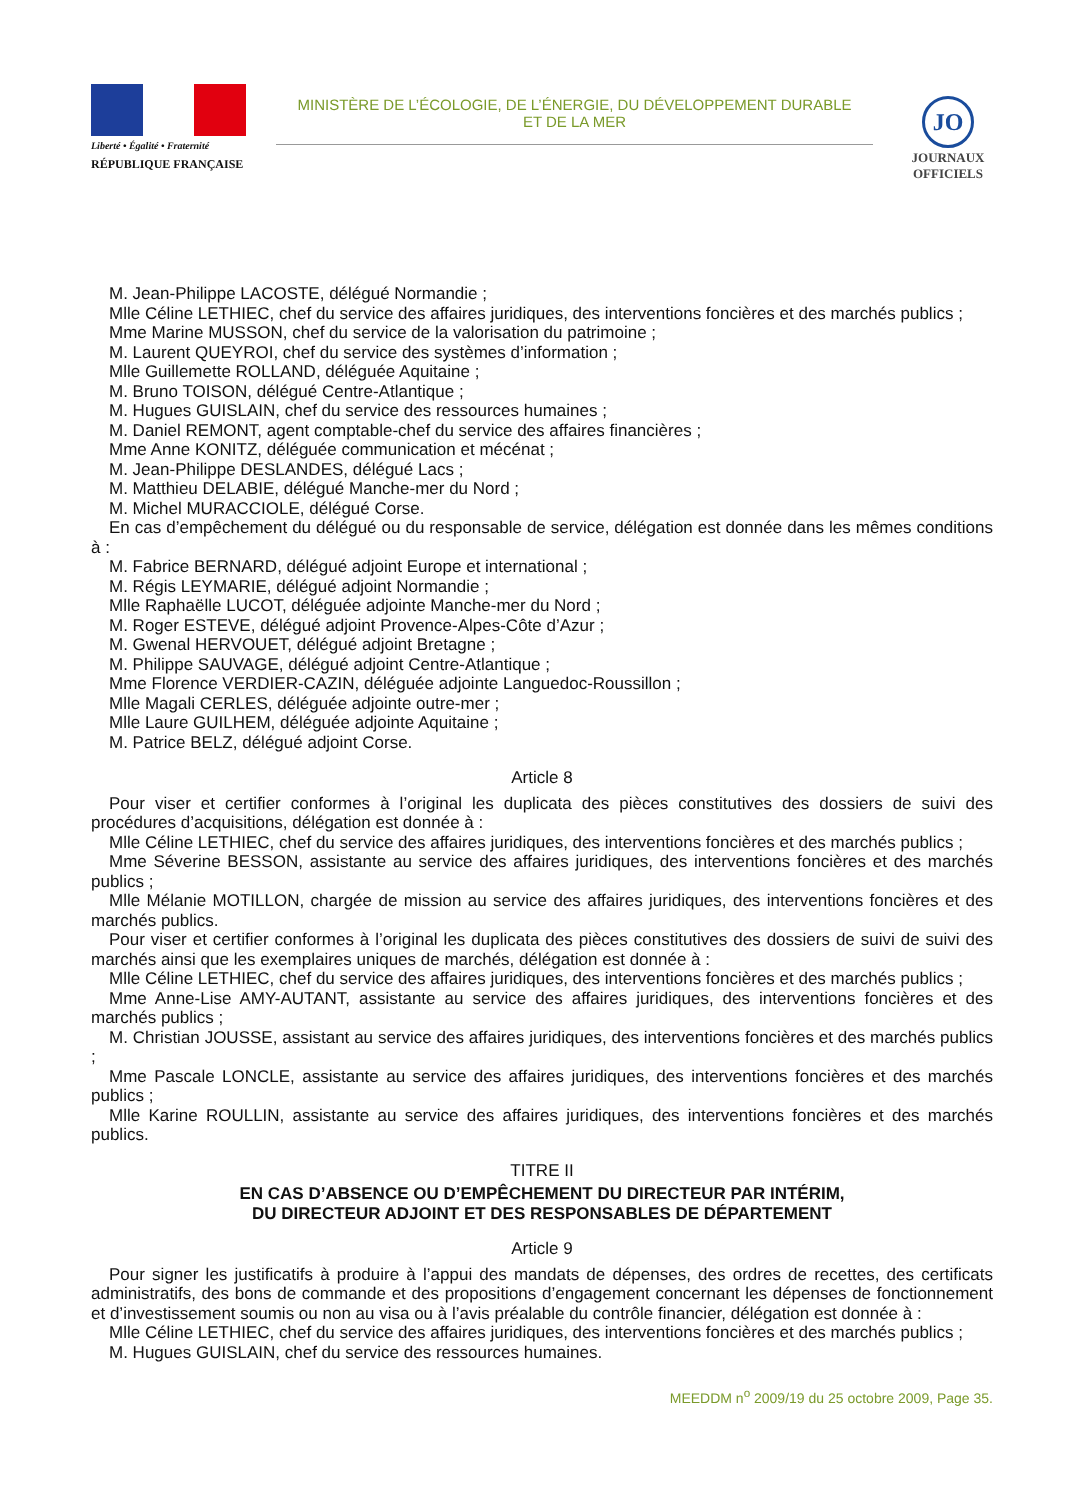Liberté • Égalité • Fraternité
RÉPUBLIQUE FRANÇAISE
MINISTÈRE DE L’ÉCOLOGIE, DE L’ÉNERGIE, DU DÉVELOPPEMENT DURABLE
ET DE LA MER
JO
JOURNAUX
OFFICIELS
M. Jean-Philippe LACOSTE, délégué Normandie ;
Mlle Céline LETHIEC, chef du service des affaires juridiques, des interventions foncières et des marchés publics ;
Mme Marine MUSSON, chef du service de la valorisation du patrimoine ;
M. Laurent QUEYROI, chef du service des systèmes d’information ;
Mlle Guillemette ROLLAND, déléguée Aquitaine ;
M. Bruno TOISON, délégué Centre-Atlantique ;
M. Hugues GUISLAIN, chef du service des ressources humaines ;
M. Daniel REMONT, agent comptable-chef du service des affaires financières ;
Mme Anne KONITZ, déléguée communication et mécénat ;
M. Jean-Philippe DESLANDES, délégué Lacs ;
M. Matthieu DELABIE, délégué Manche-mer du Nord ;
M. Michel MURACCIOLE, délégué Corse.
En cas d’empêchement du délégué ou du responsable de service, délégation est donnée dans les mêmes conditions à :
M. Fabrice BERNARD, délégué adjoint Europe et international ;
M. Régis LEYMARIE, délégué adjoint Normandie ;
Mlle Raphaëlle LUCOT, déléguée adjointe Manche-mer du Nord ;
M. Roger ESTEVE, délégué adjoint Provence-Alpes-Côte d’Azur ;
M. Gwenal HERVOUET, délégué adjoint Bretagne ;
M. Philippe SAUVAGE, délégué adjoint Centre-Atlantique ;
Mme Florence VERDIER-CAZIN, déléguée adjointe Languedoc-Roussillon ;
Mlle Magali CERLES, déléguée adjointe outre-mer ;
Mlle Laure GUILHEM, déléguée adjointe Aquitaine ;
M. Patrice BELZ, délégué adjoint Corse.
Article 8
Pour viser et certifier conformes à l’original les duplicata des pièces constitutives des dossiers de suivi des procédures d’acquisitions, délégation est donnée à :
Mlle Céline LETHIEC, chef du service des affaires juridiques, des interventions foncières et des marchés publics ;
Mme Séverine BESSON, assistante au service des affaires juridiques, des interventions foncières et des marchés publics ;
Mlle Mélanie MOTILLON, chargée de mission au service des affaires juridiques, des interventions foncières et des marchés publics.
Pour viser et certifier conformes à l’original les duplicata des pièces constitutives des dossiers de suivi de suivi des marchés ainsi que les exemplaires uniques de marchés, délégation est donnée à :
Mlle Céline LETHIEC, chef du service des affaires juridiques, des interventions foncières et des marchés publics ;
Mme Anne-Lise AMY-AUTANT, assistante au service des affaires juridiques, des interventions foncières et des marchés publics ;
M. Christian JOUSSE, assistant au service des affaires juridiques, des interventions foncières et des marchés publics ;
Mme Pascale LONCLE, assistante au service des affaires juridiques, des interventions foncières et des marchés publics ;
Mlle Karine ROULLIN, assistante au service des affaires juridiques, des interventions foncières et des marchés publics.
TITRE II
EN CAS D’ABSENCE OU D’EMPÊCHEMENT DU DIRECTEUR PAR INTÉRIM,
DU DIRECTEUR ADJOINT ET DES RESPONSABLES DE DÉPARTEMENT
Article 9
Pour signer les justificatifs à produire à l’appui des mandats de dépenses, des ordres de recettes, des certificats administratifs, des bons de commande et des propositions d’engagement concernant les dépenses de fonctionnement et d’investissement soumis ou non au visa ou à l’avis préalable du contrôle financier, délégation est donnée à :
Mlle Céline LETHIEC, chef du service des affaires juridiques, des interventions foncières et des marchés publics ;
M. Hugues GUISLAIN, chef du service des ressources humaines.
MEEDDM n<sup>o</sup> 2009/19 du 25 octobre 2009, Page 35.